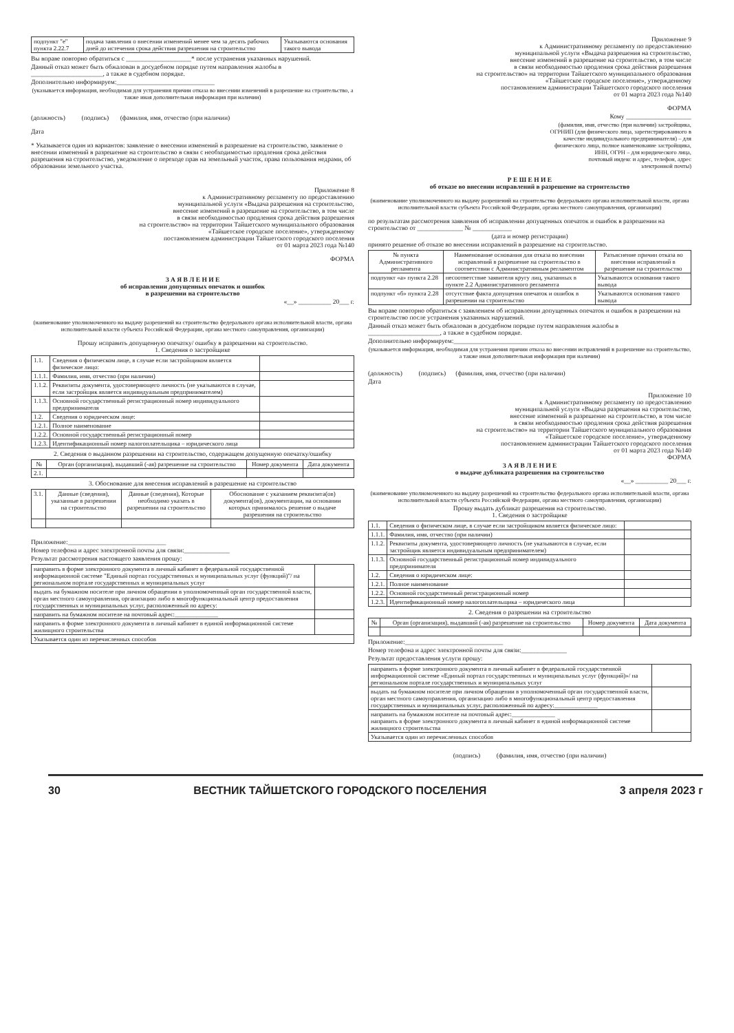| подпункт "е" пункта 2.22.7 | подача заявления о внесении изменений менее чем за десять рабочих дней до истечения срока действия разрешения на строительство | Указываются основания такого вывода |
Вы вправе повторно обратиться с ____________________* после устранения указанных нарушений.
Данный отказ может быть обжалован в досудебном порядке путем направления жалобы в ______________________, а также в судебном порядке.
Дополнительно информируем:______________________________
(указывается информация, необходимая для устранения причин отказа во внесении изменений в разрешение на строительство, а также иная дополнительная информация при наличии)
(должность) (подпись) (фамилия, имя, отчество (при наличии)
Дата
* Указывается один из вариантов: заявление о внесении изменений в разрешение на строительство, заявление о внесении изменений в разрешение на строительство в связи с необходимостью продления срока действия разрешения на строительство, уведомление о переходе прав на земельный участок, права пользования недрами, об образовании земельного участка.
Приложение 8
к Административному регламенту по предоставлению
муниципальной услуги «Выдача разрешения на строительство,
внесение изменений в разрешение на строительство, в том числе
в связи необходимостью продления срока действия разрешения
на строительство» на территории Тайшетского муниципального образования
«Тайшетское городское поселение», утвержденному
постановлением администрации Тайшетского городского поселения
от 01 марта 2023 года №140
ФОРМА
З А Я В Л Е Н И Е
об исправлении допущенных опечаток и ошибок
в разрешении на строительство
«__» __________ 20___ г.
(наименование уполномоченного на выдачу разрешений на строительство федерального органа исполнительной власти, органа исполнительной власти субъекта Российской Федерации, органа местного самоуправления, организации)
Прошу исправить допущенную опечатку/ ошибку в разрешении на строительство.
1. Сведения о застройщике
| 1.1. | Сведения о физическом лице, в случае если застройщиком является физическое лицо: | |
| 1.1.1. | Фамилия, имя, отчество (при наличии) | |
| 1.1.2. | Реквизиты документа, удостоверяющего личность (не указываются в случае, если застройщик является индивидуальным предпринимателем) | |
| 1.1.3. | Основной государственный регистрационный номер индивидуального предпринимателя | |
| 1.2. | Сведения о юридическом лице: | |
| 1.2.1. | Полное наименование | |
| 1.2.2. | Основной государственный регистрационный номер | |
| 1.2.3. | Идентификационный номер налогоплательщика – юридического лица | |
2. Сведения о выданном разрешении на строительство, содержащем допущенную опечатку/ошибку
| № | Орган (организация), выдавший (-ая) разрешение на строительство | Номер документа | Дата документа |
| --- | --- | --- | --- |
| 2.1. | | | |
3. Обоснование для внесения исправлений в разрешение на строительство
| 3.1. | Данные (сведения), указанные в разрешении на строительство | Данные (сведения), Которые необходимо указать в разрешении на строительство | Обоснование с указанием реквизита(ов) документа(ов), документации, на основании которых принималось решение о выдаче разрешения на строительство |
Приложение:______________________________
Номер телефона и адрес электронной почты для связи:______________
Результат рассмотрения настоящего заявления прошу:
| направить в форме электронного документа в личный кабинет в федеральной государственной информационной системе "Единый портал государственных и муниципальных услуг (функций)"/ на региональном портале государственных и муниципальных услуг | |
| выдать на бумажном носителе при личном обращении в уполномоченный орган государственной власти, орган местного самоуправления, организацию либо в многофункциональный центр предоставления государственных и муниципальных услуг, расположенный по адресу: | |
| направить на бумажном носителе на почтовый адрес:______________ | |
| направить в форме электронного документа в личный кабинет в единой информационной системе жилищного строительства | |
| Указывается один из перечисленных способов | |
Приложение 9
к Административному регламенту по предоставлению
муниципальной услуги «Выдача разрешения на строительство,
внесение изменений в разрешение на строительство, в том числе
в связи необходимостью продления срока действия разрешения
на строительство» на территории Тайшетского муниципального образования
«Тайшетское городское поселение», утвержденному
постановлением администрации Тайшетского городского поселения
от 01 марта 2023 года №140
ФОРМА
Кому ____________________
(фамилия, имя, отчество (при наличии) застройщика,
ОГРНИП (для физического лица, зарегистрированного в
качестве индивидуального предпринимателя) – для
физического лица, полное наименование застройщика,
ИНН, ОГРН – для юридического лица,
почтовый индекс и адрес, телефон, адрес
электронной почты)
Р Е Ш Е Н И Е
об отказе во внесении исправлений в разрешение на строительство
(наименование уполномоченного на выдачу разрешений на строительство федерального органа исполнительной власти, органа исполнительной власти субъекта Российской Федерации, органа местного самоуправления, организации)
по результатам рассмотрения заявления об исправлении допущенных опечаток и ошибок в разрешении на строительство от ______________ № ____________
(дата и номер регистрации)
принято решение об отказе во внесении исправлений в разрешение на строительство.
| № пункта Административного регламента | Наименование основания для отказа во внесении исправлений в разрешение на строительство в соответствии с Административным регламентом | Разъяснение причин отказа во внесении исправлений в разрешение на строительство |
| --- | --- | --- |
| подпункт «а» пункта 2.28 | несоответствие заявителя кругу лиц, указанных в пункте 2.2 Административного регламента | Указываются основания такого вывода |
| подпункт «б» пункта 2.28 | отсутствие факта допущения опечаток и ошибок в разрешении на строительство | Указываются основания такого вывода |
Вы вправе повторно обратиться с заявлением об исправлении допущенных опечаток и ошибок в разрешении на строительство после устранения указанных нарушений.
Данный отказ может быть обжалован в досудебном порядке путем направления жалобы в ______________________, а также в судебном порядке.
Дополнительно информируем:______________________________
(указывается информация, необходимая для устранения причин отказа во внесении исправлений в разрешение на строительство, а также иная дополнительная информация при наличии)
(должность) (подпись) (фамилия, имя, отчество (при наличии)
Дата
Приложение 10
к Административному регламенту по предоставлению
муниципальной услуги «Выдача разрешения на строительство,
внесение изменений в разрешение на строительство, в том числе
в связи необходимостью продления срока действия разрешения
на строительство» на территории Тайшетского муниципального образования
«Тайшетское городское поселение», утвержденному
постановлением администрации Тайшетского городского поселения
от 01 марта 2023 года №140
ФОРМА
З А Я В Л Е Н И Е
о выдаче дубликата разрешения на строительство
«__» __________ 20___ г.
(наименование уполномоченного на выдачу разрешений на строительство федерального органа исполнительной власти, органа исполнительной власти субъекта Российской Федерации, органа местного самоуправления, организации)
Прошу выдать дубликат разрешения на строительство.
1. Сведения о застройщике
| 1.1. | Сведения о физическом лице, в случае если застройщиком является физическое лицо: | |
| 1.1.1. | Фамилия, имя, отчество (при наличии) | |
| 1.1.2. | Реквизиты документа, удостоверяющего личность (не указываются в случае, если застройщик является индивидуальным предпринимателем) | |
| 1.1.3. | Основной государственный регистрационный номер индивидуального предпринимателя | |
| 1.2. | Сведения о юридическом лице: | |
| 1.2.1. | Полное наименование | |
| 1.2.2. | Основной государственный регистрационный номер | |
| 1.2.3. | Идентификационный номер налогоплательщика – юридического лица | |
2. Сведения о разрешении на строительство
| № | Орган (организация), выдавший (-ая) разрешение на строительство | Номер документа | Дата документа |
| --- | --- | --- | --- |
Приложение:______________________________
Номер телефона и адрес электронной почты для связи:______________
Результат предоставления услуги прошу:
| направить в форме электронного документа в личный кабинет в федеральной государственной информационной системе «Единый портал государственных и муниципальных услуг (функций)»/ на региональном портале государственных и муниципальных услуг | |
| выдать на бумажном носителе при личном обращении в уполномоченный орган государственной власти, орган местного самоуправления, организацию либо в многофункциональный центр предоставления государственных и муниципальных услуг, расположенный по адресу:______________ | |
| направить на бумажном носителе на почтовый адрес:______________ направить в форме электронного документа в личный кабинет в единой информационной системе жилищного строительства | |
| Указывается один из перечисленных способов | |
(подпись) (фамилия, имя, отчество (при наличии)
30 ВЕСТНИК ТАЙШЕТСКОГО ГОРОДСКОГО ПОСЕЛЕНИЯ 3 апреля 2023 г